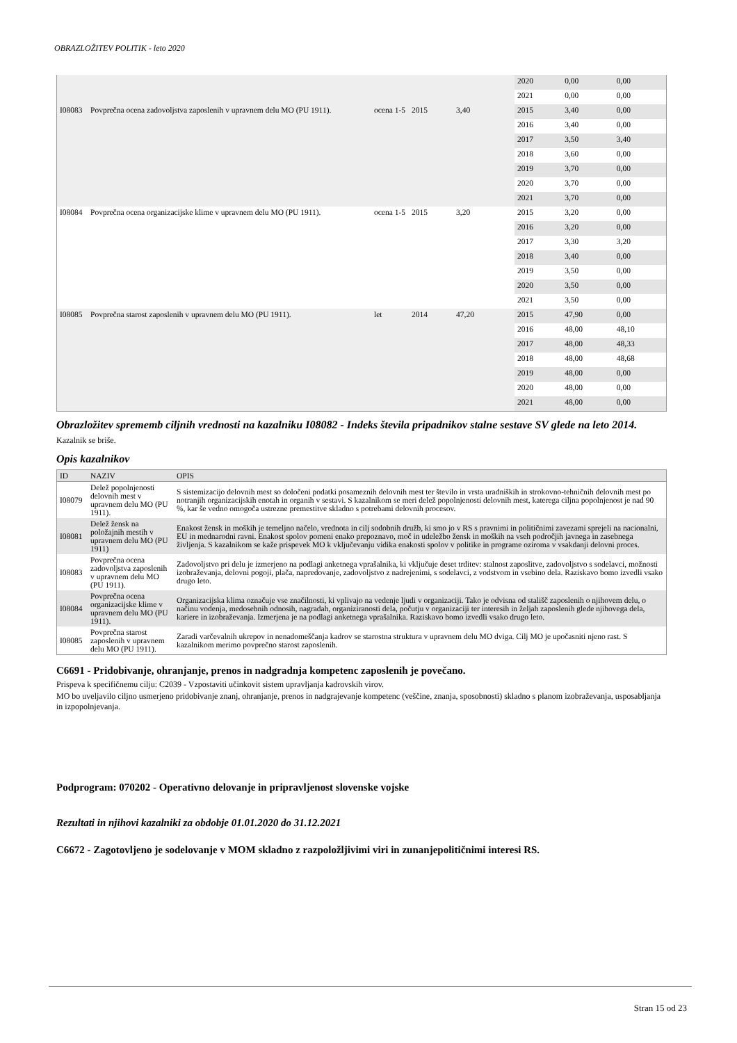OBRAZLOŽITEV POLITIK - leto 2020
| | | | | | 2020 | 0,00 | 0,00 |
| | | | | | 2021 | 0,00 | 0,00 |
| I08083 | Povprečna ocena zadovoljstva zaposlenih v upravnem delu MO (PU 1911). | ocena 1-5 | 2015 | 3,40 | 2015 | 3,40 | 0,00 |
| | | | | | 2016 | 3,40 | 0,00 |
| | | | | | 2017 | 3,50 | 3,40 |
| | | | | | 2018 | 3,60 | 0,00 |
| | | | | | 2019 | 3,70 | 0,00 |
| | | | | | 2020 | 3,70 | 0,00 |
| | | | | | 2021 | 3,70 | 0,00 |
| I08084 | Povprečna ocena organizacijske klime v upravnem delu MO (PU 1911). | ocena 1-5 | 2015 | 3,20 | 2015 | 3,20 | 0,00 |
| | | | | | 2016 | 3,20 | 0,00 |
| | | | | | 2017 | 3,30 | 3,20 |
| | | | | | 2018 | 3,40 | 0,00 |
| | | | | | 2019 | 3,50 | 0,00 |
| | | | | | 2020 | 3,50 | 0,00 |
| | | | | | 2021 | 3,50 | 0,00 |
| I08085 | Povprečna starost zaposlenih v upravnem delu MO (PU 1911). | let | 2014 | 47,20 | 2015 | 47,90 | 0,00 |
| | | | | | 2016 | 48,00 | 48,10 |
| | | | | | 2017 | 48,00 | 48,33 |
| | | | | | 2018 | 48,00 | 48,68 |
| | | | | | 2019 | 48,00 | 0,00 |
| | | | | | 2020 | 48,00 | 0,00 |
| | | | | | 2021 | 48,00 | 0,00 |
Obrazložitev sprememb ciljnih vrednosti na kazalniku I08082 - Indeks števila pripadnikov stalne sestave SV glede na leto 2014.
Kazalnik se briše.
Opis kazalnikov
| ID | NAZIV | OPIS |
| --- | --- | --- |
| I08079 | Delež popolnjenosti delovnih mest v upravnem delu MO (PU 1911). | S sistemizacijo delovnih mest so določeni podatki posameznih delovnih mest ter število in vrsta uradniških in strokovno-tehničnih delovnih mest po notranjih organizacijskih enotah in organih v sestavi. S kazalnikom se meri delež popolnjenosti delovnih mest, katerega ciljna popolnjenost je nad 90 %, kar še vedno omogoča ustrezne premestitve skladno s potrebami delovnih procesov. |
| I08081 | Delež žensk na položajnih mestih v upravnem delu MO (PU 1911) | Enakost žensk in moških je temeljno načelo, vrednota in cilj sodobnih družb, ki smo jo v RS s pravnimi in političnimi zavezami sprejeli na nacionalni, EU in mednarodni ravni. Enakost spolov pomeni enako prepoznavo, moč in udeležbo žensk in moških na vseh področjih javnega in zasebnega življenja. S kazalnikom se kaže prispevek MO k vključevanju vidika enakosti spolov v politike in programe oziroma v vsakdanji delovni proces. |
| I08083 | Povprečna ocena zadovoljstva zaposlenih v upravnem delu MO (PU 1911). | Zadovoljstvo pri delu je izmerjeno na podlagi anketnega vprašalnika, ki vključuje deset trditev: stalnost zaposlitve, zadovoljstvo s sodelavci, možnosti izobraževanja, delovni pogoji, plača, napredovanje, zadovoljstvo z nadrejenimi, s sodelavci, z vodstvom in vsebino dela. Raziskavo bomo izvedli vsako drugo leto. |
| I08084 | Povprečna ocena organizacijske klime v upravnem delu MO (PU 1911). | Organizacijska klima označuje vse značilnosti, ki vplivajo na vedenje ljudi v organizaciji. Tako je odvisna od stališč zaposlenih o njihovem delu, o načinu vodenja, medosebnih odnosih, nagradah, organiziranosti dela, počutju v organizaciji ter interesih in željah zaposlenih glede njihovega dela, kariere in izobraževanja. Izmerjena je na podlagi anketnega vprašalnika. Raziskavo bomo izvedli vsako drugo leto. |
| I08085 | Povprečna starost zaposlenih v upravnem delu MO (PU 1911). | Zaradi varčevalnih ukrepov in nenadomeščanja kadrov se starostna struktura v upravnem delu MO dviga. Cilj MO je upočasniti njeno rast. S kazalnikom merimo povprečno starost zaposlenih. |
C6691 - Pridobivanje, ohranjanje, prenos in nadgradnja kompetenc zaposlenih je povečano.
Prispeva k specifičnemu cilju: C2039 - Vzpostaviti učinkovit sistem upravljanja kadrovskih virov.
MO bo uveljavilo ciljno usmerjeno pridobivanje znanj, ohranjanje, prenos in nadgrajevanje kompetenc (veščine, znanja, sposobnosti) skladno s planom izobraževanja, usposabljanja in izpopolnjevanja.
Podprogram: 070202 - Operativno delovanje in pripravljenost slovenske vojske
Rezultati in njihovi kazalniki za obdobje 01.01.2020 do 31.12.2021
C6672 - Zagotovljeno je sodelovanje v MOM skladno z razpoložljivimi viri in zunanjepolitičnimi interesi RS.
Stran 15 od 23